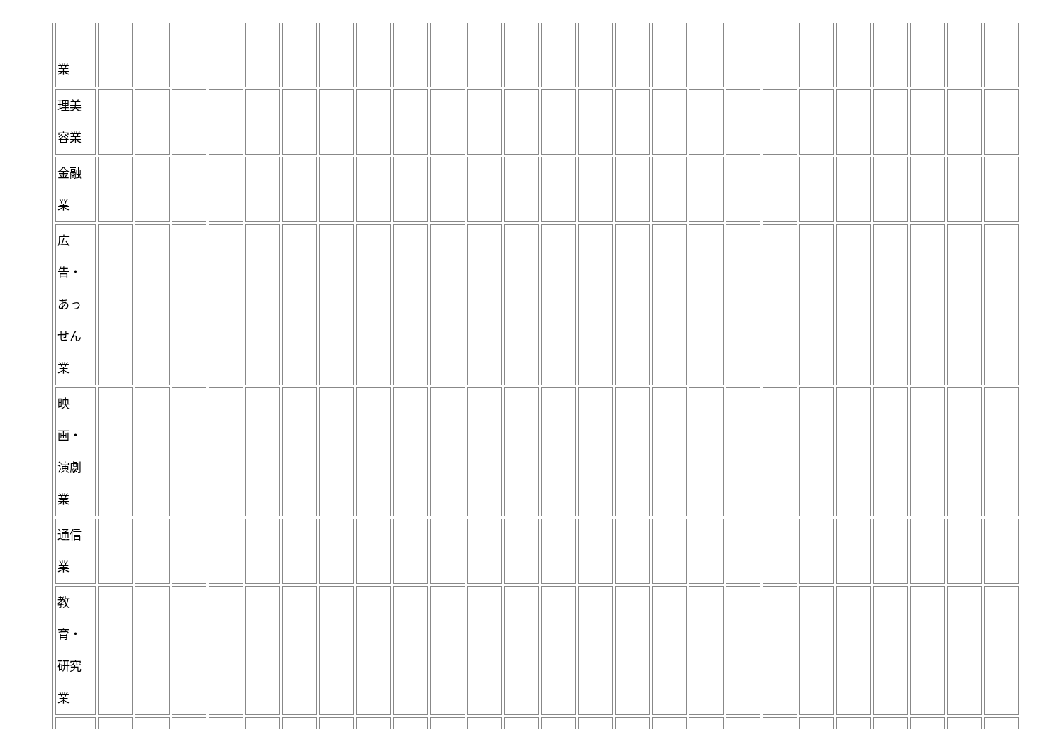| 業 | | | | | | | | | | | | | | | | | | | | | | | | | |
| 理美 容業 | | | | | | | | | | | | | | | | | | | | | | | | | |
| 金融 業 | | | | | | | | | | | | | | | | | | | | | | | | | |
| 広 告・ あっ せん 業 | | | | | | | | | | | | | | | | | | | | | | | | | |
| 映 画・ 演劇 業 | | | | | | | | | | | | | | | | | | | | | | | | | |
| 通信 業 | | | | | | | | | | | | | | | | | | | | | | | | | |
| 教 育・ 研究 業 | | | | | | | | | | | | | | | | | | | | | | | | | |